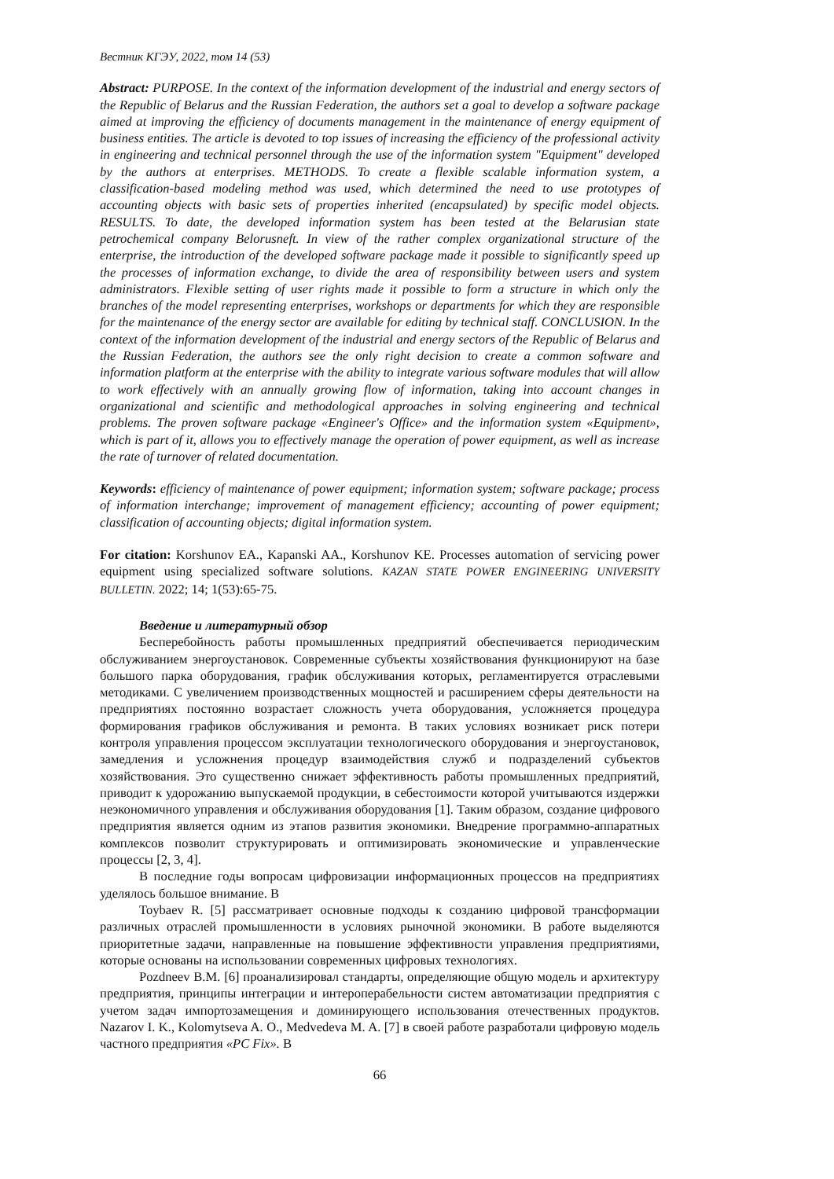Вестник КГЭУ, 2022, том 14 (53)
Abstract: PURPOSE. In the context of the information development of the industrial and energy sectors of the Republic of Belarus and the Russian Federation, the authors set a goal to develop a software package aimed at improving the efficiency of documents management in the maintenance of energy equipment of business entities. The article is devoted to top issues of increasing the efficiency of the professional activity in engineering and technical personnel through the use of the information system "Equipment" developed by the authors at enterprises. METHODS. To create a flexible scalable information system, a classification-based modeling method was used, which determined the need to use prototypes of accounting objects with basic sets of properties inherited (encapsulated) by specific model objects. RESULTS. To date, the developed information system has been tested at the Belarusian state petrochemical company Belorusneft. In view of the rather complex organizational structure of the enterprise, the introduction of the developed software package made it possible to significantly speed up the processes of information exchange, to divide the area of responsibility between users and system administrators. Flexible setting of user rights made it possible to form a structure in which only the branches of the model representing enterprises, workshops or departments for which they are responsible for the maintenance of the energy sector are available for editing by technical staff. CONCLUSION. In the context of the information development of the industrial and energy sectors of the Republic of Belarus and the Russian Federation, the authors see the only right decision to create a common software and information platform at the enterprise with the ability to integrate various software modules that will allow to work effectively with an annually growing flow of information, taking into account changes in organizational and scientific and methodological approaches in solving engineering and technical problems. The proven software package «Engineer's Office» and the information system «Equipment», which is part of it, allows you to effectively manage the operation of power equipment, as well as increase the rate of turnover of related documentation.
Keywords: efficiency of maintenance of power equipment; information system; software package; process of information interchange; improvement of management efficiency; accounting of power equipment; classification of accounting objects; digital information system.
For citation: Korshunov EA., Kapanski AA., Korshunov KE. Processes automation of servicing power equipment using specialized software solutions. KAZAN STATE POWER ENGINEERING UNIVERSITY BULLETIN. 2022; 14; 1(53):65-75.
Введение и литературный обзор
Бесперебойность работы промышленных предприятий обеспечивается периодическим обслуживанием энергоустановок. Современные субъекты хозяйствования функционируют на базе большого парка оборудования, график обслуживания которых, регламентируется отраслевыми методиками. С увеличением производственных мощностей и расширением сферы деятельности на предприятиях постоянно возрастает сложность учета оборудования, усложняется процедура формирования графиков обслуживания и ремонта. В таких условиях возникает риск потери контроля управления процессом эксплуатации технологического оборудования и энергоустановок, замедления и усложнения процедур взаимодействия служб и подразделений субъектов хозяйствования. Это существенно снижает эффективность работы промышленных предприятий, приводит к удорожанию выпускаемой продукции, в себестоимости которой учитываются издержки неэкономичного управления и обслуживания оборудования [1]. Таким образом, создание цифрового предприятия является одним из этапов развития экономики. Внедрение программно-аппаратных комплексов позволит структурировать и оптимизировать экономические и управленческие процессы [2, 3, 4].
В последние годы вопросам цифровизации информационных процессов на предприятиях уделялось большое внимание. В
Toybaev R. [5] рассматривает основные подходы к созданию цифровой трансформации различных отраслей промышленности в условиях рыночной экономики. В работе выделяются приоритетные задачи, направленные на повышение эффективности управления предприятиями, которые основаны на использовании современных цифровых технологиях.
Pozdneev B.M. [6] проанализировал стандарты, определяющие общую модель и архитектуру предприятия, принципы интеграции и интероперабельности систем автоматизации предприятия с учетом задач импортозамещения и доминирующего использования отечественных продуктов. Nazarov I. K., Kolomytseva A. O., Medvedeva M. A. [7] в своей работе разработали цифровую модель частного предприятия «PC Fix». В
66